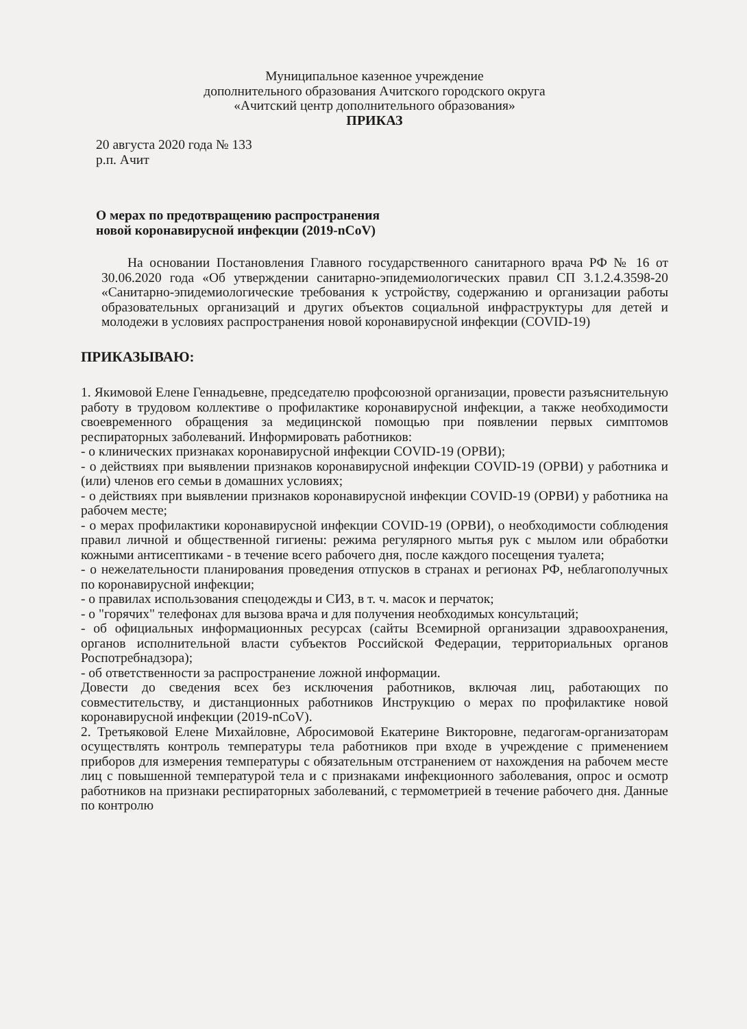Муниципальное казенное учреждение
дополнительного образования Ачитского городского округа
«Ачитский центр дополнительного образования»
ПРИКАЗ
20 августа 2020 года № 133
р.п. Ачит
О мерах по предотвращению распространения
новой коронавирусной инфекции (2019-nCoV)
На основании Постановления Главного государственного санитарного врача РФ № 16 от 30.06.2020 года «Об утверждении санитарно-эпидемиологических правил СП 3.1.2.4.3598-20 «Санитарно-эпидемиологические требования к устройству, содержанию и организации работы образовательных организаций и других объектов социальной инфраструктуры для детей и молодежи в условиях распространения новой коронавирусной инфекции (COVID-19)
ПРИКАЗЫВАЮ:
1. Якимовой Елене Геннадьевне, председателю профсоюзной организации, провести разъяснительную работу в трудовом коллективе о профилактике коронавирусной инфекции, а также необходимости своевременного обращения за медицинской помощью при появлении первых симптомов респираторных заболеваний. Информировать работников:
- о клинических признаках коронавирусной инфекции COVID-19 (ОРВИ);
- о действиях при выявлении признаков коронавирусной инфекции COVID-19 (ОРВИ) у работника и (или) членов его семьи в домашних условиях;
- о действиях при выявлении признаков коронавирусной инфекции COVID-19 (ОРВИ) у работника на рабочем месте;
- о мерах профилактики коронавирусной инфекции COVID-19 (ОРВИ), о необходимости соблюдения правил личной и общественной гигиены: режима регулярного мытья рук с мылом или обработки кожными антисептиками - в течение всего рабочего дня, после каждого посещения туалета;
- о нежелательности планирования проведения отпусков в странах и регионах РФ, неблагополучных по коронавирусной инфекции;
- о правилах использования спецодежды и СИЗ, в т. ч. масок и перчаток;
- о "горячих" телефонах для вызова врача и для получения необходимых консультаций;
- об официальных информационных ресурсах (сайты Всемирной организации здравоохранения, органов исполнительной власти субъектов Российской Федерации, территориальных органов Роспотребнадзора);
- об ответственности за распространение ложной информации.
Довести до сведения всех без исключения работников, включая лиц, работающих по совместительству, и дистанционных работников Инструкцию о мерах по профилактике новой коронавирусной инфекции (2019-nCoV).
2. Третьяковой Елене Михайловне, Абросимовой Екатерине Викторовне, педагогам-организаторам осуществлять контроль температуры тела работников при входе в учреждение с применением приборов для измерения температуры с обязательным отстранением от нахождения на рабочем месте лиц с повышенной температурой тела и с признаками инфекционного заболевания, опрос и осмотр работников на признаки респираторных заболеваний, с термометрией в течение рабочего дня. Данные по контролю